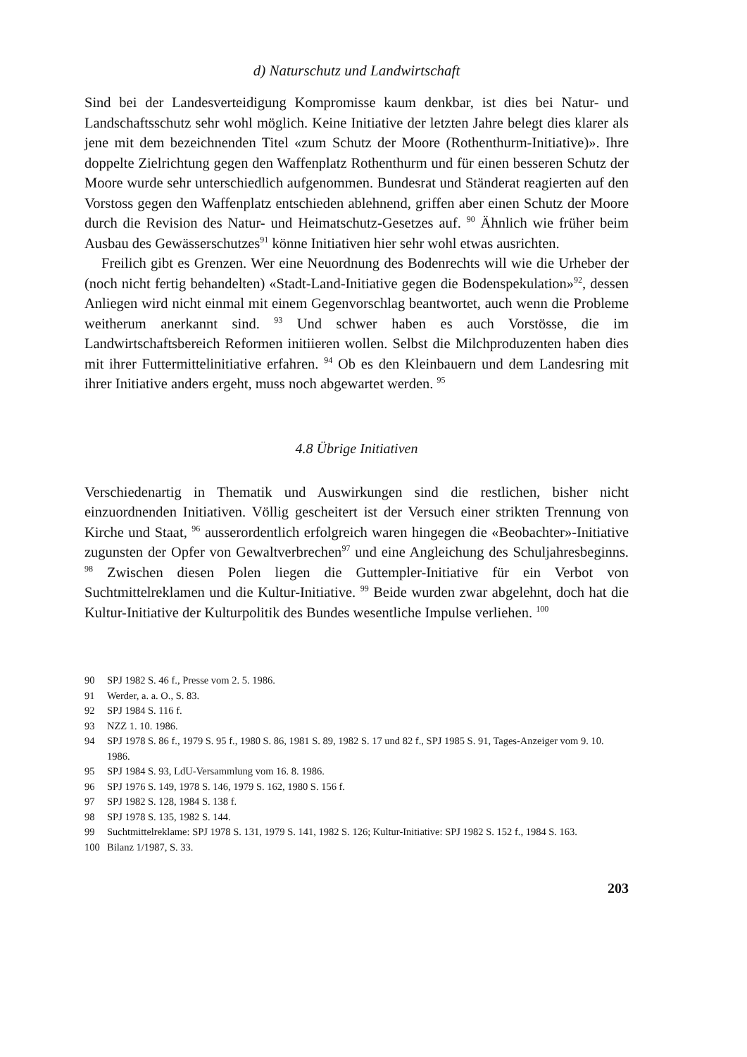d) Naturschutz und Landwirtschaft
Sind bei der Landesverteidigung Kompromisse kaum denkbar, ist dies bei Natur- und Landschaftsschutz sehr wohl möglich. Keine Initiative der letzten Jahre belegt dies klarer als jene mit dem bezeichnenden Titel «zum Schutz der Moore (Rothenthurm-Initiative)». Ihre doppelte Zielrichtung gegen den Waffenplatz Rothenthurm und für einen besseren Schutz der Moore wurde sehr unterschiedlich aufgenommen. Bundesrat und Ständerat reagierten auf den Vorstoss gegen den Waffenplatz entschieden ablehnend, griffen aber einen Schutz der Moore durch die Revision des Natur- und Heimatschutz-Gesetzes auf. <sup>90</sup> Ähnlich wie früher beim Ausbau des Gewässerschutzes<sup>91</sup> könne Initiativen hier sehr wohl etwas ausrichten.
Freilich gibt es Grenzen. Wer eine Neuordnung des Bodenrechts will wie die Urheber der (noch nicht fertig behandelten) «Stadt-Land-Initiative gegen die Bodenspekulation»<sup>92</sup>, dessen Anliegen wird nicht einmal mit einem Gegenvorschlag beantwortet, auch wenn die Probleme weitherum anerkannt sind. <sup>93</sup> Und schwer haben es auch Vorstösse, die im Landwirtschaftsbereich Reformen initiieren wollen. Selbst die Milchproduzenten haben dies mit ihrer Futtermittelinitiative erfahren. <sup>94</sup> Ob es den Kleinbauern und dem Landesring mit ihrer Initiative anders ergeht, muss noch abgewartet werden. <sup>95</sup>
4.8 Übrige Initiativen
Verschiedenartig in Thematik und Auswirkungen sind die restlichen, bisher nicht einzuordnenden Initiativen. Völlig gescheitert ist der Versuch einer strikten Trennung von Kirche und Staat, <sup>96</sup> ausserordentlich erfolgreich waren hingegen die «Beobachter»-Initiative zugunsten der Opfer von Gewaltverbrechen<sup>97</sup> und eine Angleichung des Schuljahresbeginns. <sup>98</sup> Zwischen diesen Polen liegen die Guttempler-Initiative für ein Verbot von Suchtmittelreklamen und die Kultur-Initiative. <sup>99</sup> Beide wurden zwar abgelehnt, doch hat die Kultur-Initiative der Kulturpolitik des Bundes wesentliche Impulse verliehen. <sup>100</sup>
90 SPJ 1982 S. 46 f., Presse vom 2. 5. 1986.
91 Werder, a. a. O., S. 83.
92 SPJ 1984 S. 116 f.
93 NZZ 1. 10. 1986.
94 SPJ 1978 S. 86 f., 1979 S. 95 f., 1980 S. 86, 1981 S. 89, 1982 S. 17 und 82 f., SPJ 1985 S. 91, Tages-Anzeiger vom 9. 10. 1986.
95 SPJ 1984 S. 93, LdU-Versammlung vom 16. 8. 1986.
96 SPJ 1976 S. 149, 1978 S. 146, 1979 S. 162, 1980 S. 156 f.
97 SPJ 1982 S. 128, 1984 S. 138 f.
98 SPJ 1978 S. 135, 1982 S. 144.
99 Suchtmittelreklame: SPJ 1978 S. 131, 1979 S. 141, 1982 S. 126; Kultur-Initiative: SPJ 1982 S. 152 f., 1984 S. 163.
100 Bilanz 1/1987, S. 33.
203